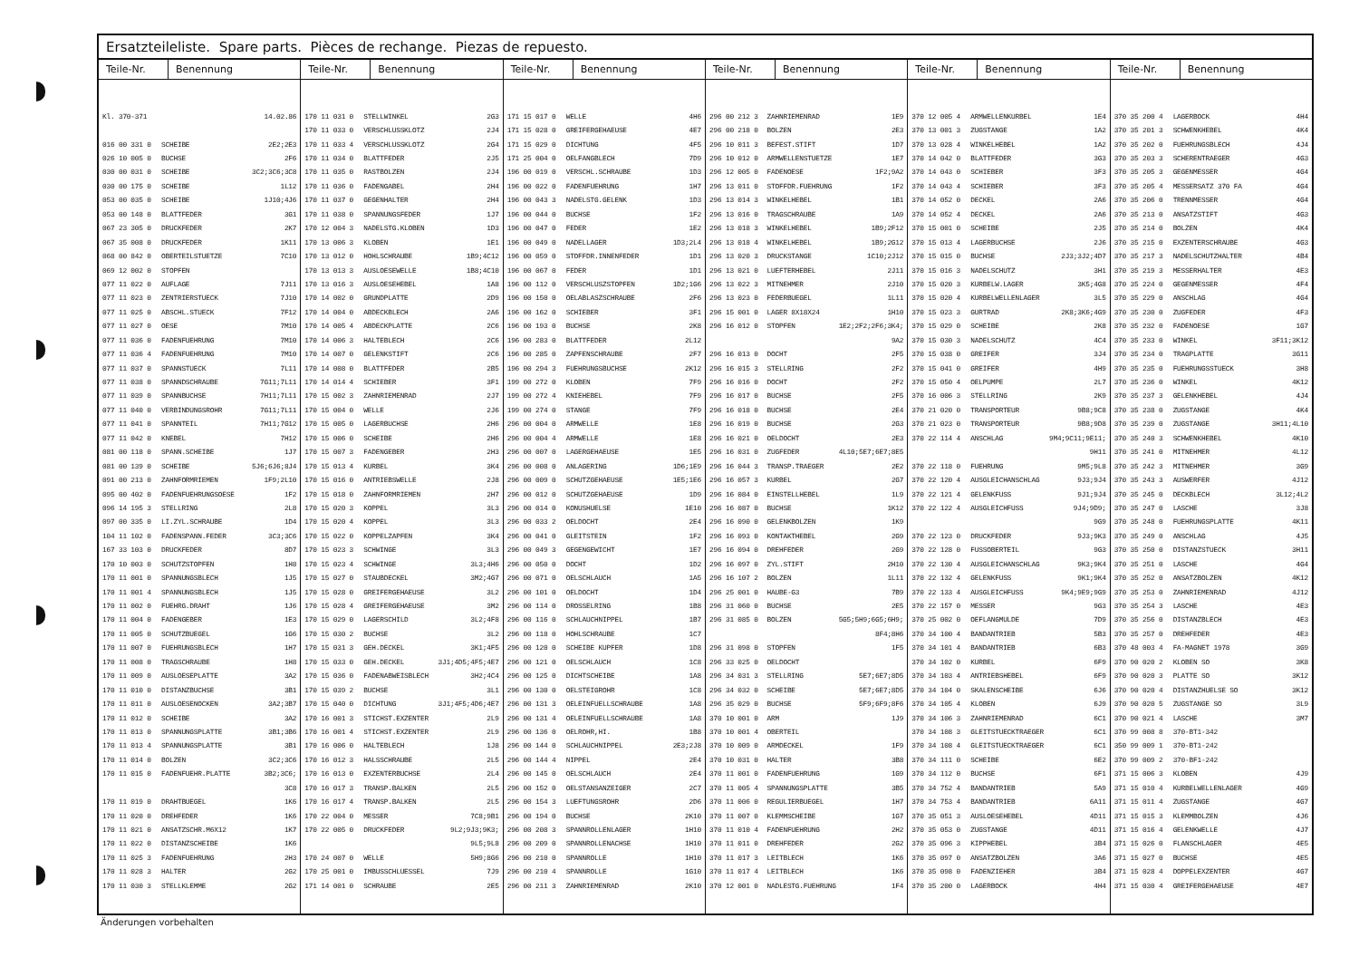Ersatzteileliste. Spare parts. Pièces de rechange. Piezas de repuesto.
Teile-Nr. Benennung
| Kl. 370-371 | | 14.02.86 |
| 016 00 331 0 | SCHEIBE | 2E2;2E3 |
| 026 10 005 0 | BUCHSE | 2F6 |
| 030 00 031 0 | SCHEIBE | 3C2;3C6;3C8 |
| 030 00 175 0 | SCHEIBE | 1L12 |
| 053 00 035 0 | SCHEIBE | 1J10;4J6 |
| 053 00 148 0 | BLATTFEDER | 3G1 |
| 067 23 305 0 | DRUCKFEDER | 2K7 |
| 067 35 008 0 | DRUCKFEDER | 1K11 |
| 068 00 842 0 | OBERTEILSTUETZE | 7C10 |
| 069 12 002 0 | STOPFEN | |
| 077 11 022 0 | AUFLAGE | 7J11 |
| 077 11 023 0 | ZENTRIERSTUECK | 7J10 |
| 077 11 025 0 | ABSCHL.STUECK | 7F12 |
| 077 11 027 0 | OESE | 7M10 |
| 077 11 036 0 | FADENFUEHRUNG | 7M10 |
| 077 11 036 4 | FADENFUEHRUNG | 7M10 |
| 077 11 037 0 | SPANNSTUECK | 7L11 |
| 077 11 038 0 | SPANNDSCHRAUBE | 7G11;7L11 |
| 077 11 039 0 | SPANNBUCHSE | 7H11;7L11 |
| 077 11 040 0 | VERBINDUNGSROHR | 7G11;7L11 |
| 077 11 041 0 | SPANNTEIL | 7H11;7G12 |
| 077 11 042 0 | KNEBEL | 7H12 |
| 081 00 118 0 | SPANN.SCHEIBE | 1J7 |
| 081 00 139 0 | SCHEIBE | 5J6;6J6;8J4 |
| 091 00 213 0 | ZAHNFORMRIEMEN | 1F9;2L10 |
| 095 00 402 0 | FADENFUEHRUNGSOESE | 1F2 |
| 096 14 195 3 | STELLRING | 2L8 |
| 097 00 335 0 | LI.ZYL.SCHRAUBE | 1D4 |
| 104 11 102 0 | FADENSPANN.FEDER | 3C3;3C6 |
| 167 33 103 0 | DRUCKFEDER | 8D7 |
| 170 10 003 0 | SCHUTZSTOPFEN | 1H8 |
| 170 11 001 0 | SPANNUNGSBLECH | 1J5 |
| 170 11 001 4 | SPANNUNGSBLECH | 1J5 |
| 170 11 002 0 | FUEHRG.DRAHT | 1J6 |
| 170 11 004 0 | FADENGEBER | 1E3 |
| 170 11 005 0 | SCHUTZBUEGEL | 1G6 |
| 170 11 007 0 | FUEHRUNGSBLECH | 1H7 |
| 170 11 008 0 | TRAGSCHRAUBE | 1H8 |
| 170 11 009 0 | AUSLOESEPLATTE | 3A2 |
| 170 11 010 0 | DISTANZBUCHSE | 3B1 |
| 170 11 011 0 | AUSLOESENOCKEN | 3A2;3B7 |
| 170 11 012 0 | SCHEIBE | 3A2 |
| 170 11 013 0 | SPANNUNGSPLATTE | 3B1;3B6 |
| 170 11 013 4 | SPANNUNGSPLATTE | 3B1 |
| 170 11 014 0 | BOLZEN | 3C2;3C6 |
| 170 11 015 0 | FADENFUEHR.PLATTE | 3B2;3C6; |
| | | 3C8 |
| 170 11 019 0 | DRAHTBUEGEL | 1K6 |
| 170 11 020 0 | DREHFEDER | 1K6 |
| 170 11 021 0 | ANSATZSCHR.M6X12 | 1K7 |
| 170 11 022 0 | DISTANZSCHEIBE | 1K6 |
| 170 11 025 3 | FADENFUEHRUNG | 2H3 |
| 170 11 028 3 | HALTER | 2G2 |
| 170 11 030 3 | STELLKLEMME | 2G2 |
Teile-Nr. Benennung
| 170 11 031 0 | STELLWINKEL | 2G3 |
| 170 11 033 0 | VERSCHLUSSKLOTZ | 2J4 |
| 170 11 033 4 | VERSCHLUSSKLOTZ | 2G4 |
| 170 11 034 0 | BLATTFEDER | 2J5 |
| 170 11 035 0 | RASTBOLZEN | 2J4 |
| 170 11 036 0 | FADENGABEL | 2H4 |
| 170 11 037 0 | GEGENHALTER | 2H4 |
| 170 11 038 0 | SPANNUNGSFEDER | 1J7 |
| 170 12 004 3 | NADELSTG.KLOBEN | 1D3 |
| 170 13 006 3 | KLOBEN | 1E1 |
| 170 13 012 0 | HOHLSCHRAUBE | 1B9;4C12 |
| 170 13 013 3 | AUSLOESEWELLE | 1B8;4C10 |
| 170 13 016 3 | AUSLOESEHEBEL | 1A8 |
| 170 14 002 0 | GRUNDPLATTE | 2D9 |
| 170 14 004 0 | ABDECKBLECH | 2A6 |
| 170 14 005 4 | ABDECKPLATTE | 2C6 |
| 170 14 006 3 | HALTEBLECH | 2C6 |
| 170 14 007 0 | GELENKSTIFT | 2C6 |
| 170 14 008 0 | BLATTFEDER | 2B5 |
| 170 14 014 4 | SCHIEBER | 3F1 |
| 170 15 002 3 | ZAHNRIEMENRAD | 2J7 |
| 170 15 004 0 | WELLE | 2J6 |
| 170 15 005 0 | LAGERBUCHSE | 2H6 |
| 170 15 006 0 | SCHEIBE | 2H6 |
| 170 15 007 3 | FADENGEBER | 2H3 |
| 170 15 013 4 | KURBEL | 3K4 |
| 170 15 016 0 | ANTRIEBSWELLE | 2J8 |
| 170 15 018 0 | ZAHNFORMRIEMEN | 2H7 |
| 170 15 020 3 | KOPPEL | 3L3 |
| 170 15 020 4 | KOPPEL | 3L3 |
| 170 15 022 0 | KOPPELZAPFEN | 3K4 |
| 170 15 023 3 | SCHWINGE | 3L3 |
| 170 15 023 4 | SCHWINGE | 3L3;4H6 |
| 170 15 027 0 | STAUBDECKEL | 3M2;4G7 |
| 170 15 028 0 | GREIFERGEHAEUSE | 3L2 |
| 170 15 028 4 | GREIFERGEHAEUSE | 3M2 |
| 170 15 029 0 | LAGERSCHILD | 3L2;4F8 |
| 170 15 030 2 | BUCHSE | 3L2 |
| 170 15 031 3 | GEH.DECKEL | 3K1;4F5 |
| 170 15 033 0 | GEH.DECKEL | 3J1;4D5;4F5;4E7 |
| 170 15 036 0 | FADENABWEISBLECH | 3H2;4C4 |
| 170 15 039 2 | BUCHSE | 3L1 |
| 170 15 040 0 | DICHTUNG | 3J1;4F5;4D6;4E7 |
| 170 16 001 3 | STICHST.EXZENTER | 2L9 |
| 170 16 001 4 | STICHST.EXZENTER | 2L9 |
| 170 16 006 0 | HALTEBLECH | 1J8 |
| 170 16 012 3 | HALSSCHRAUBE | 2L5 |
| 170 16 013 0 | EXZENTERBUCHSE | 2L4 |
| 170 16 017 3 | TRANSP.BALKEN | 2L5 |
| 170 16 017 4 | TRANSP.BALKEN | 2L5 |
| 170 22 004 0 | MESSER | 7C8;9B1 |
| 170 22 005 0 | DRUCKFEDER | 9L2;9J3;9K3; |
| | | 9L5;9L8 |
| 170 24 007 0 | WELLE | 5H9;8G6 |
| 170 25 001 0 | IMBUSSCHLUESSEL | 7J9 |
| 171 14 001 0 | SCHRAUBE | 2E5 |
Teile-Nr. Benennung
| 171 15 017 0 | WELLE | 4H6 |
| 171 15 028 0 | GREIFERGEHAEUSE | 4E7 |
| 171 15 029 0 | DICHTUNG | 4F5 |
| 171 25 004 0 | OELFANGBLECH | 7D9 |
| 196 00 019 0 | VERSCHL.SCHRAUBE | 1D3 |
| 196 00 022 0 | FADENFUEHRUNG | 1H7 |
| 196 00 043 3 | NADELSTG.GELENK | 1D3 |
| 196 00 044 0 | BUCHSE | 1F2 |
| 196 00 047 0 | FEDER | 1E2 |
| 196 00 049 0 | NADELLAGER | 1D3;2L4 |
| 196 00 059 0 | STOFFDR.INNENFEDER | 1D1 |
| 196 00 067 0 | FEDER | 1D1 |
| 196 00 112 0 | VERSCHLUSZSTOPFEN | 1D2;1G6 |
| 196 00 150 0 | OELABLASZSCHRAUBE | 2F6 |
| 196 00 162 0 | SCHIEBER | 3F1 |
| 196 00 193 0 | BUCHSE | 2K8 |
| 196 00 283 0 | BLATTFEDER | 2L12 |
| 196 00 285 0 | ZAPFENSCHRAUBE | 2F7 |
| 196 00 294 3 | FUEHRUNGSBUCHSE | 2K12 |
| 199 00 272 0 | KLOBEN | 7F9 |
| 199 00 272 4 | KNIEHEBEL | 7F9 |
| 199 00 274 0 | STANGE | 7F9 |
| 296 00 004 0 | ARMWELLE | 1E8 |
| 296 00 004 4 | ARMWELLE | 1E8 |
| 296 00 007 0 | LAGERGEHAEUSE | 1E5 |
| 296 00 008 0 | ANLAGERING | 1D6;1E9 |
| 296 00 009 0 | SCHUTZGEHAEUSE | 1E5;1E6 |
| 296 00 012 0 | SCHUTZGEHAEUSE | 1D9 |
| 296 00 014 0 | KONUSHUELSE | 1E10 |
| 296 00 033 2 | OELDOCHT | 2E4 |
| 296 00 041 0 | GLEITSTEIN | 1F2 |
| 296 00 049 3 | GEGENGEWICHT | 1E7 |
| 296 00 050 0 | DOCHT | 1D2 |
| 296 00 071 0 | OELSCHLAUCH | 1A5 |
| 296 00 101 0 | OELDOCHT | 1D4 |
| 296 00 114 0 | DROSSELRING | 1B8 |
| 296 00 116 0 | SCHLAUCHNIPPEL | 1B7 |
| 296 00 118 0 | HOHLSCHRAUBE | 1C7 |
| 296 00 120 0 | SCHEIBE KUPFER | 1D8 |
| 296 00 121 0 | OELSCHLAUCH | 1C8 |
| 296 00 125 0 | DICHTSCHEIBE | 1A8 |
| 296 00 130 0 | OELSTEIGROHR | 1C8 |
| 296 00 131 3 | OELEINFUELLSCHRAUBE | 1A8 |
| 296 00 131 4 | OELEINFUELLSCHRAUBE | 1A8 |
| 296 00 136 0 | OELROHR,HI. | 1B8 |
| 296 00 144 0 | SCHLAUCHNIPPEL | 2E3;2J8 |
| 296 00 144 4 | NIPPEL | 2E4 |
| 296 00 145 0 | OELSCHLAUCH | 2E4 |
| 296 00 152 0 | OELSTANSANZEIGER | 2C7 |
| 296 00 154 3 | LUEFTUNGSROHR | 2D6 |
| 296 00 194 0 | BUCHSE | 2K10 |
| 296 00 208 3 | SPANNROLLENLAGER | 1H10 |
| 296 00 209 0 | SPANNROLLENACHSE | 1H10 |
| 296 00 210 0 | SPANNROLLE | 1H10 |
| 296 00 210 4 | SPANNROLLE | 1G10 |
| 296 00 211 3 | ZAHNRIEMENRAD | 2K10 |
Teile-Nr. Benennung
| 296 00 212 3 | ZAHNRIEMENRAD | 1E9 |
| 296 00 218 0 | BOLZEN | 2E3 |
| 296 10 011 3 | BEFEST.STIFT | 1D7 |
| 296 10 012 0 | ARMWELLENSTUETZE | 1E7 |
| 296 12 005 0 | FADENOESE | 1F2;9A2 |
| 296 13 011 0 | STOFFDR.FUEHRUNG | 1F2 |
| 296 13 014 3 | WINKELHEBEL | 1B1 |
| 296 13 016 0 | TRAGSCHRAUBE | 1A9 |
| 296 13 018 3 | WINKELHEBEL | 1B9;2F12 |
| 296 13 018 4 | WINKELHEBEL | 1B9;2G12 |
| 296 13 020 3 | DRUCKSTANGE | 1C10;2J12 |
| 296 13 021 0 | LUEFTERHEBEL | 2J11 |
| 296 13 022 3 | MITNEHMER | 2J10 |
| 296 13 023 0 | FEDERBUEGEL | 1L11 |
| 296 15 001 0 | LAGER 8X18X24 | 1H10 |
| 296 16 012 0 | STOPFEN | 1E2;2F2;2F6;3K4; |
| | | 9A2 |
| 296 16 013 0 | DOCHT | 2F5 |
| 296 16 015 3 | STELLRING | 2F2 |
| 296 16 016 0 | DOCHT | 2F2 |
| 296 16 017 0 | BUCHSE | 2F5 |
| 296 16 018 0 | BUCHSE | 2E4 |
| 296 16 019 0 | BUCHSE | 2G3 |
| 296 16 021 0 | OELDOCHT | 2E3 |
| 296 16 031 0 | ZUGFEDER | 4L10;5E7;6E7;8E5 |
| 296 16 044 3 | TRANSP.TRAEGER | 2E2 |
| 296 16 057 3 | KURBEL | 2G7 |
| 296 16 084 0 | EINSTELLHEBEL | 1L9 |
| 296 16 087 0 | BUCHSE | 1K12 |
| 296 16 090 0 | GELENKBOLZEN | 1K9 |
| 296 16 093 0 | KONTAKTHEBEL | 2G9 |
| 296 16 094 0 | DREHFEDER | 2G9 |
| 296 16 097 0 | ZYL.STIFT | 2H10 |
| 296 16 107 2 | BOLZEN | 1L11 |
| 296 25 001 0 | HAUBE-G3 | 7B9 |
| 296 31 060 0 | BUCHSE | 2E5 |
| 296 31 085 0 | BOLZEN | 5G5;5H9;6G5;6H9; |
| | | 8F4;8H6 |
| 296 31 098 0 | STOPFEN | 1F5 |
| 296 33 025 0 | OELDOCHT | |
| 296 34 031 3 | STELLRING | 5E7;6E7;8D5 |
| 296 34 032 0 | SCHEIBE | 5E7;6E7;8D5 |
| 296 35 029 0 | BUCHSE | 5F9;6F9;8F6 |
| 370 10 001 0 | ARM | 1J9 |
| 370 10 001 4 | OBERTEIL | |
| 370 10 009 0 | ARMDECKEL | 1F9 |
| 370 10 031 0 | HALTER | 3B8 |
| 370 11 001 0 | FADENFUEHRUNG | 1G9 |
| 370 11 005 4 | SPANNUNGSPLATTE | 3B5 |
| 370 11 006 0 | REGULIERBUEGEL | 1H7 |
| 370 11 007 0 | KLEMMSCHEIBE | 1G7 |
| 370 11 010 4 | FADENFUEHRUNG | 2H2 |
| 370 11 011 0 | DREHFEDER | 2G2 |
| 370 11 017 3 | LEITBLECH | 1K6 |
| 370 11 017 4 | LEITBLECH | 1K6 |
| 370 12 001 0 | NADLESTG.FUEHRUNG | 1F4 |
Teile-Nr. Benennung
| 370 12 005 4 | ARMWELLENKURBEL | 1E4 |
| 370 13 001 3 | ZUGSTANGE | 1A2 |
| 370 13 028 4 | WINKELHEBEL | 1A2 |
| 370 14 042 0 | BLATTFEDER | 3G3 |
| 370 14 043 0 | SCHIEBER | 3F3 |
| 370 14 043 4 | SCHIEBER | 3F3 |
| 370 14 052 0 | DECKEL | 2A6 |
| 370 14 052 4 | DECKEL | 2A6 |
| 370 15 001 0 | SCHEIBE | 2J5 |
| 370 15 013 4 | LAGERBUCHSE | 2J6 |
| 370 15 015 0 | BUCHSE | 2J3;3J2;4D7 |
| 370 15 016 3 | NADELSCHUTZ | 3H1 |
| 370 15 020 3 | KURBELW.LAGER | 3K5;4G8 |
| 370 15 020 4 | KURBELWELLENLAGER | 3L5 |
| 370 15 023 3 | GURTRAD | 2K8;3K6;4G9 |
| 370 15 029 0 | SCHEIBE | 2K8 |
| 370 15 030 3 | NADELSCHUTZ | 4C4 |
| 370 15 038 0 | GREIFER | 3J4 |
| 370 15 041 0 | GREIFER | 4H9 |
| 370 15 050 4 | OELPUMPE | 2L7 |
| 370 16 006 3 | STELLRING | 2K9 |
| 370 21 020 0 | TRANSPORTEUR | 9B8;9C8 |
| 370 21 023 0 | TRANSPORTEUR | 9B8;9D8 |
| 370 22 114 4 | ANSCHLAG | 9M4;9C11;9E11; |
| | | 9H11 |
| 370 22 118 0 | FUEHRUNG | 9M5;9L8 |
| 370 22 120 4 | AUSGLEICHANSCHLAG | 9J3;9J4 |
| 370 22 121 4 | GELENKFUSS | 9J1;9J4 |
| 370 22 122 4 | AUSGLEICHFUSS | 9J4;9D9; |
| | | 9G9 |
| 370 22 123 0 | DRUCKFEDER | 9J3;9K3 |
| 370 22 128 0 | FUSSOBERTEIL | 9G3 |
| 370 22 130 4 | AUSGLEICHANSCHLAG | 9K3;9K4 |
| 370 22 132 4 | GELENKFUSS | 9K1;9K4 |
| 370 22 133 4 | AUSGLEICHFUSS | 9K4;9E9;9G9 |
| 370 22 157 0 | MESSER | 9G3 |
| 370 25 002 0 | OEFLANGMULDE | 7D9 |
| 370 34 100 4 | BANDANTRIEB | 5B3 |
| 370 34 101 4 | BANDANTRIEB | 6B3 |
| 370 34 102 0 | KURBEL | 6F9 |
| 370 34 103 4 | ANTRIEBSHEBEL | 6F9 |
| 370 34 104 0 | SKALENSCHEIBE | 6J6 |
| 370 34 105 4 | KLOBEN | 6J9 |
| 370 34 106 3 | ZAHNRIEMENRAD | 6C1 |
| 370 34 108 3 | GLEITSTUECKTRAEGER | 6C1 |
| 370 34 108 4 | GLEITSTUECKTRAEGER | 6C1 |
| 370 34 111 0 | SCHEIBE | 6E2 |
| 370 34 112 0 | BUCHSE | 6F1 |
| 370 34 752 4 | BANDANTRIEB | 5A9 |
| 370 34 753 4 | BANDANTRIEB | 6A11 |
| 370 35 051 3 | AUSLOESEHEBEL | 4D11 |
| 370 35 053 0 | ZUGSTANGE | 4D11 |
| 370 35 096 3 | KIPPHEBEL | 3B4 |
| 370 35 097 0 | ANSATZBOLZEN | 3A6 |
| 370 35 098 0 | FADENZIEHER | 3B4 |
| 370 35 200 0 | LAGERBOCK | 4H4 |
Teile-Nr. Benennung
| 370 35 200 4 | LAGERBOCK | 4H4 |
| 370 35 201 3 | SCHWENKHEBEL | 4K4 |
| 370 35 202 0 | FUEHRUNGSBLECH | 4J4 |
| 370 35 203 3 | SCHERENTRAEGER | 4G3 |
| 370 35 205 3 | GEGENMESSER | 4G4 |
| 370 35 205 4 | MESSERSATZ 370 FA | 4G4 |
| 370 35 206 0 | TRENNMESSER | 4G4 |
| 370 35 213 0 | ANSATZSTIFT | 4G3 |
| 370 35 214 0 | BOLZEN | 4K4 |
| 370 35 215 0 | EXZENTERSCHRAUBE | 4G3 |
| 370 35 217 3 | NADELSCHUTZHALTER | 4B4 |
| 370 35 219 3 | MESSERHALTER | 4E3 |
| 370 35 224 0 | GEGENMESSER | 4F4 |
| 370 35 229 0 | ANSCHLAG | 4G4 |
| 370 35 230 0 | ZUGFEDER | 4F3 |
| 370 35 232 0 | FADENOESE | 1G7 |
| 370 35 233 0 | WINKEL | 3F11;3K12 |
| 370 35 234 0 | TRAGPLATTE | 3G11 |
| 370 35 235 0 | FUEHRUNGSSTUECK | 3H8 |
| 370 35 236 0 | WINKEL | 4K12 |
| 370 35 237 3 | GELENKHEBEL | 4J4 |
| 370 35 238 0 | ZUGSTANGE | 4K4 |
| 370 35 239 0 | ZUGSTANGE | 3H11;4L10 |
| 370 35 240 3 | SCHWENKHEBEL | 4K10 |
| 370 35 241 0 | MITNEHMER | 4L12 |
| 370 35 242 3 | MITNEHMER | 3G9 |
| 370 35 243 3 | AUSWERFER | 4J12 |
| 370 35 245 0 | DECKBLECH | 3L12;4L2 |
| 370 35 247 0 | LASCHE | 3J8 |
| 370 35 248 0 | FUEHRUNGSPLATTE | 4K11 |
| 370 35 249 0 | ANSCHLAG | 4J5 |
| 370 35 250 0 | DISTANZSTUECK | 3H11 |
| 370 35 251 0 | LASCHE | 4G4 |
| 370 35 252 0 | ANSATZBOLZEN | 4K12 |
| 370 35 253 0 | ZAHNRIEMENRAD | 4J12 |
| 370 35 254 3 | LASCHE | 4E3 |
| 370 35 256 0 | DISTANZBLECH | 4E3 |
| 370 35 257 0 | DREHFEDER | 4E3 |
| 370 48 003 4 | FA-MAGNET 1978 | 3G9 |
| 370 90 020 2 | KLOBEN SO | 3K8 |
| 370 90 020 3 | PLATTE SO | 3K12 |
| 370 90 020 4 | DISTANZHUELSE SO | 3K12 |
| 370 90 020 5 | ZUGSTANGE SO | 3L9 |
| 370 90 021 4 | LASCHE | 3M7 |
| 370 99 008 8 | 370-BT1-342 | |
| 350 99 009 1 | 370-BT1-242 | |
| 370 99 009 2 | 370-BF1-242 | |
| 371 15 006 3 | KLOBEN | 4J9 |
| 371 15 010 4 | KURBELWELLENLAGER | 4G9 |
| 371 15 011 4 | ZUGSTANGE | 4G7 |
| 371 15 015 3 | KLEMMBOLZEN | 4J6 |
| 371 15 016 4 | GELENKWELLE | 4J7 |
| 371 15 026 0 | FLANSCHLAGER | 4E5 |
| 371 15 027 0 | BUCHSE | 4E5 |
| 371 15 028 4 | DOPPELEXZENTER | 4G7 |
| 371 15 030 4 | GREIFERGEHAEUSE | 4E7 |
Änderungen vorbehalten